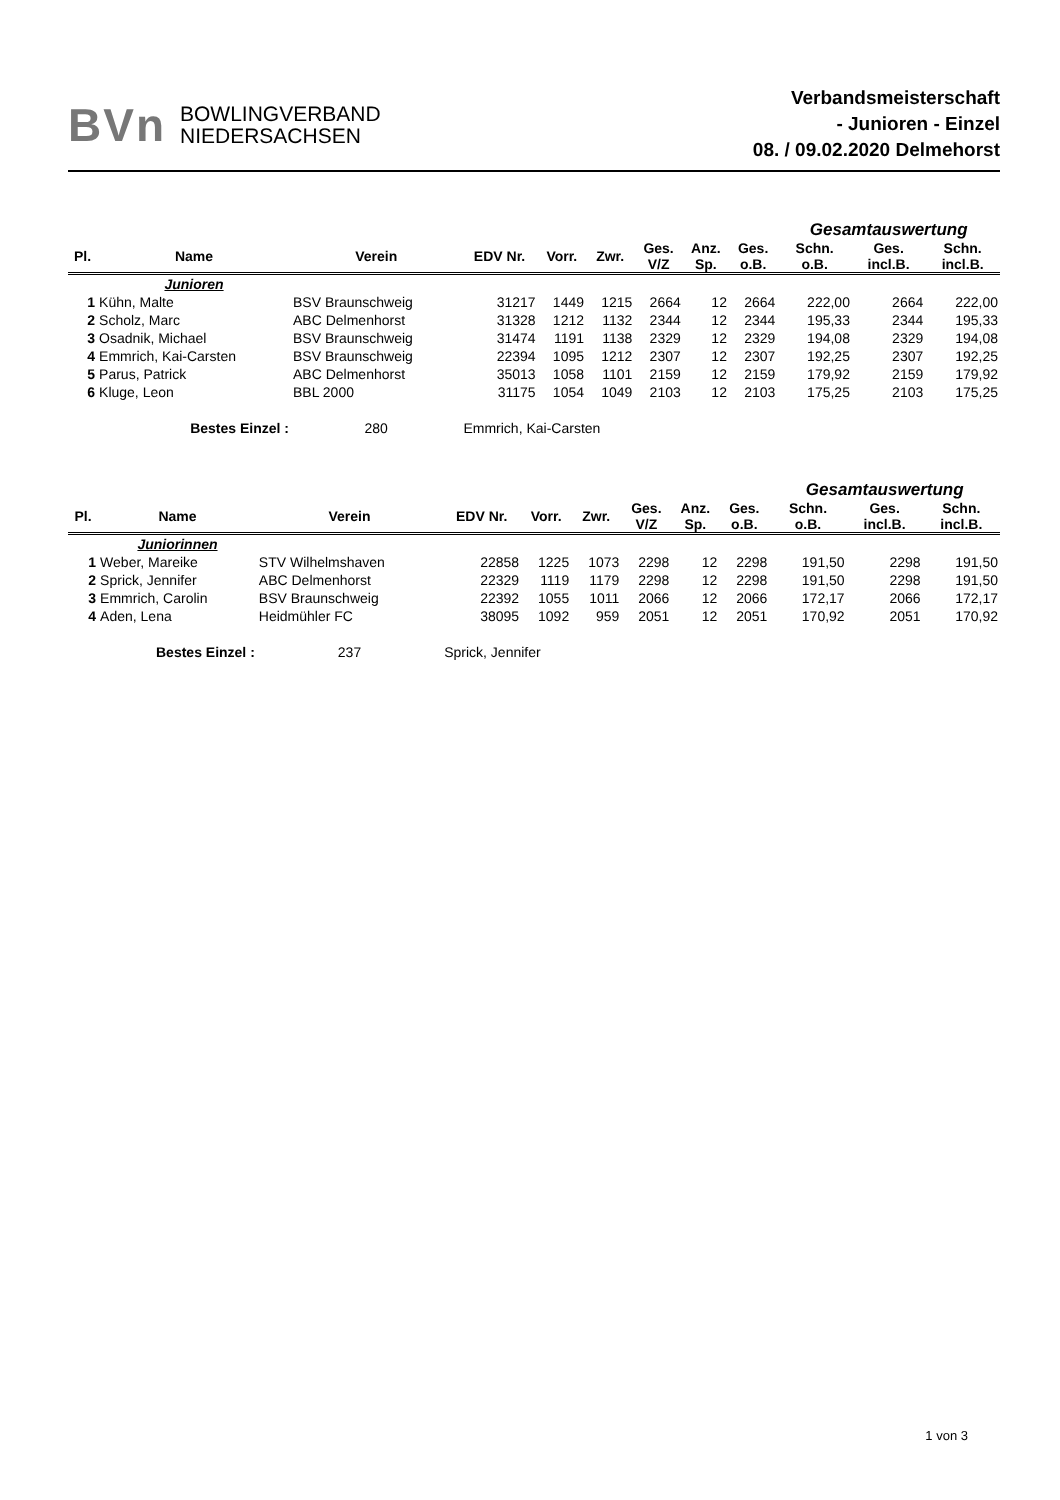BVn BOWLINGVERBAND
NIEDERSACHSEN
Verbandsmeisterschaft
- Junioren - Einzel
08. / 09.02.2020 Delmehorst
| | | | | | | | | | Gesamtauswertung | | |
| Pl. | Name | Verein | EDV Nr. | Vorr. | Zwr. | Ges. V/Z | Anz. Sp. | Ges. o.B. | Schn. o.B. | Ges. incl.B. | Schn. incl.B. |
| | Junioren | | | | | | | | | | |
| 1 | Kühn, Malte | BSV Braunschweig | 31217 | 1449 | 1215 | 2664 | 12 | 2664 | 222,00 | 2664 | 222,00 |
| 2 | Scholz, Marc | ABC Delmenhorst | 31328 | 1212 | 1132 | 2344 | 12 | 2344 | 195,33 | 2344 | 195,33 |
| 3 | Osadnik, Michael | BSV Braunschweig | 31474 | 1191 | 1138 | 2329 | 12 | 2329 | 194,08 | 2329 | 194,08 |
| 4 | Emmrich, Kai-Carsten | BSV Braunschweig | 22394 | 1095 | 1212 | 2307 | 12 | 2307 | 192,25 | 2307 | 192,25 |
| 5 | Parus, Patrick | ABC Delmenhorst | 35013 | 1058 | 1101 | 2159 | 12 | 2159 | 179,92 | 2159 | 179,92 |
| 6 | Kluge, Leon | BBL 2000 | 31175 | 1054 | 1049 | 2103 | 12 | 2103 | 175,25 | 2103 | 175,25 |
| | Bestes Einzel : | 280 | Emmrich, Kai-Carsten | | | | | | | | |
| | | | | | | | | | Gesamtauswertung | | |
| Pl. | Name | Verein | EDV Nr. | Vorr. | Zwr. | Ges. V/Z | Anz. Sp. | Ges. o.B. | Schn. o.B. | Ges. incl.B. | Schn. incl.B. |
| | Juniorinnen | | | | | | | | | | |
| 1 | Weber, Mareike | STV Wilhelmshaven | 22858 | 1225 | 1073 | 2298 | 12 | 2298 | 191,50 | 2298 | 191,50 |
| 2 | Sprick, Jennifer | ABC Delmenhorst | 22329 | 1119 | 1179 | 2298 | 12 | 2298 | 191,50 | 2298 | 191,50 |
| 3 | Emmrich, Carolin | BSV Braunschweig | 22392 | 1055 | 1011 | 2066 | 12 | 2066 | 172,17 | 2066 | 172,17 |
| 4 | Aden, Lena | Heidmühler FC | 38095 | 1092 | 959 | 2051 | 12 | 2051 | 170,92 | 2051 | 170,92 |
| | Bestes Einzel : | 237 | Sprick, Jennifer | | | | | | | | |
1 von 3